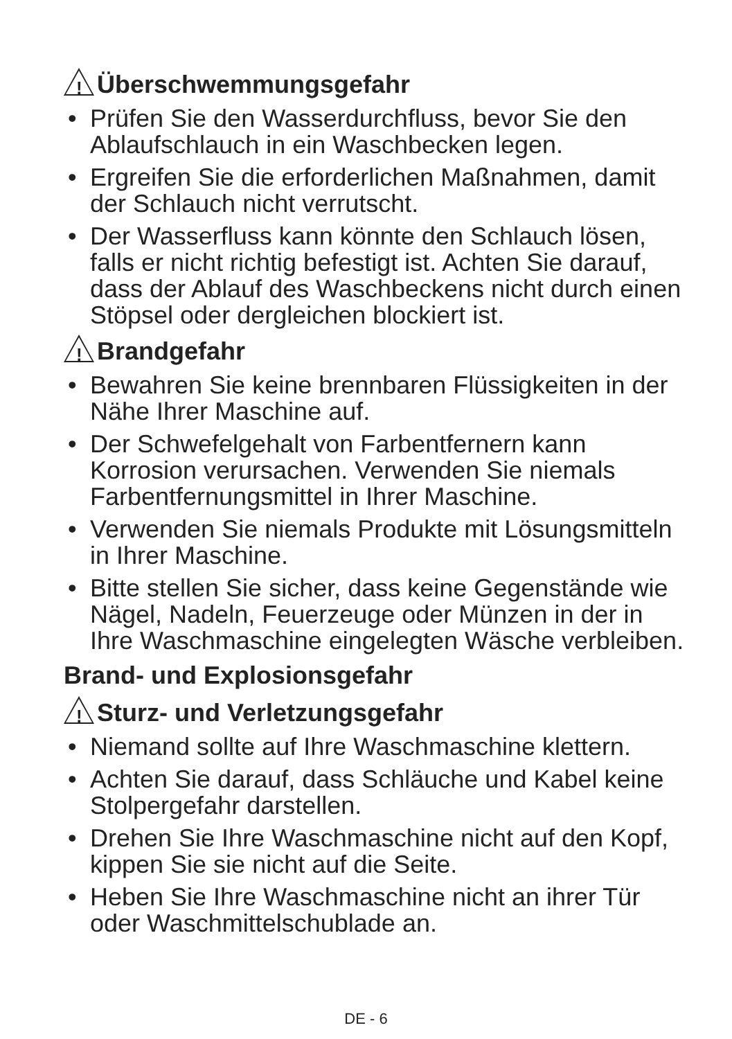! Überschwemmungsgefahr
• Prüfen Sie den Wasserdurchfluss, bevor Sie den Ablaufschlauch in ein Waschbecken legen.
• Ergreifen Sie die erforderlichen Maßnahmen, damit der Schlauch nicht verrutscht.
• Der Wasserfluss kann könnte den Schlauch lösen, falls er nicht richtig befestigt ist. Achten Sie darauf, dass der Ablauf des Waschbeckens nicht durch einen Stöpsel oder dergleichen blockiert ist.
! Brandgefahr
• Bewahren Sie keine brennbaren Flüssigkeiten in der Nähe Ihrer Maschine auf.
• Der Schwefelgehalt von Farbentfernern kann Korrosion verursachen. Verwenden Sie niemals Farbentfernungsmittel in Ihrer Maschine.
• Verwenden Sie niemals Produkte mit Lösungsmitteln in Ihrer Maschine.
• Bitte stellen Sie sicher, dass keine Gegenstände wie Nägel, Nadeln, Feuerzeuge oder Münzen in der in Ihre Waschmaschine eingelegten Wäsche verbleiben.
Brand- und Explosionsgefahr
! Sturz- und Verletzungsgefahr
• Niemand sollte auf Ihre Waschmaschine klettern.
• Achten Sie darauf, dass Schläuche und Kabel keine Stolpergefahr darstellen.
• Drehen Sie Ihre Waschmaschine nicht auf den Kopf, kippen Sie sie nicht auf die Seite.
• Heben Sie Ihre Waschmaschine nicht an ihrer Tür oder Waschmittelschublade an.
DE - 6